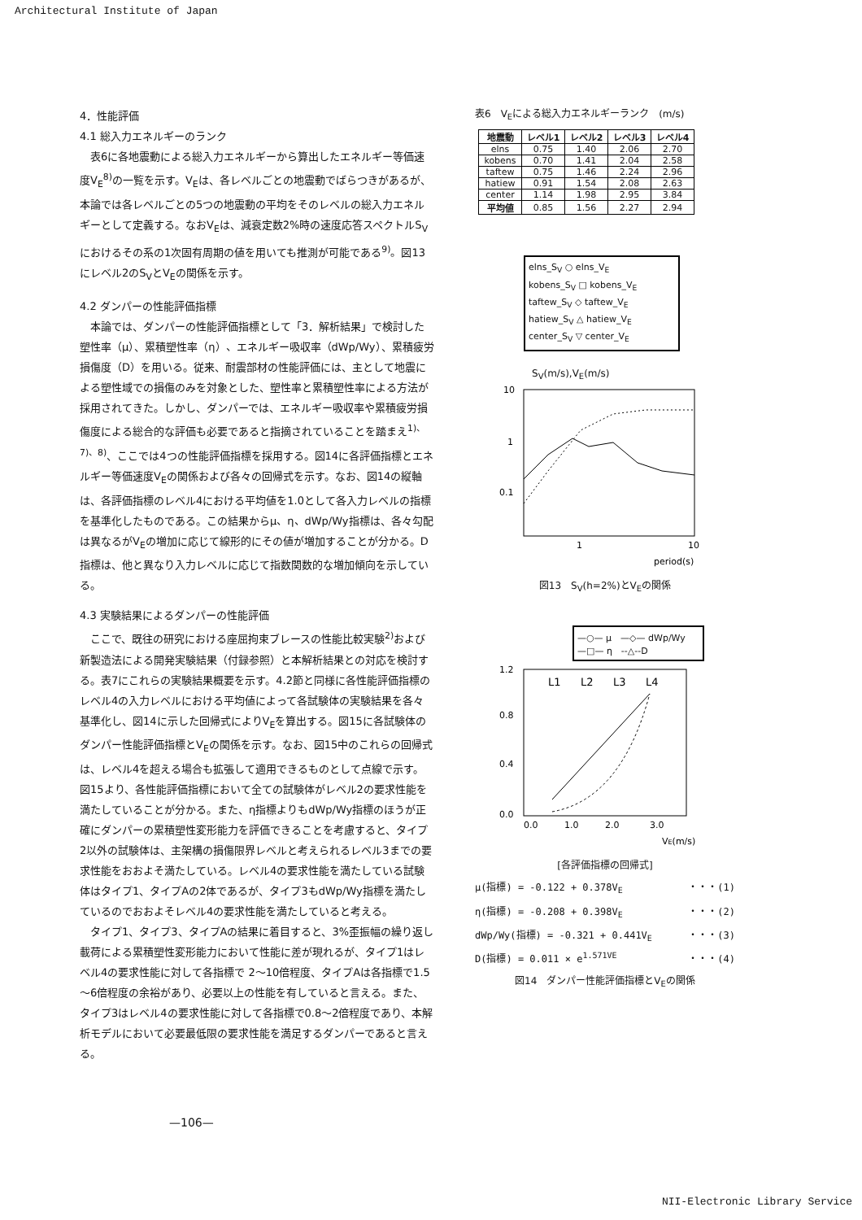Architectural Institute of Japan
4．性能評価
4.1 総入力エネルギーのランク
表6に各地震動による総入力エネルギーから算出したエネルギー等価速度V<sub>E</sub><sup>8)</sup>の一覧を示す。V<sub>E</sub>は、各レベルごとの地震動でばらつきがあるが、本論では各レベルごとの5つの地震動の平均をそのレベルの総入力エネルギーとして定義する。なおV<sub>E</sub>は、減衰定数2%時の速度応答スペクトルS<sub>V</sub>におけるその系の1次固有周期の値を用いても推測が可能である<sup>9)</sup>。図13にレベル2のS<sub>V</sub>とV<sub>E</sub>の関係を示す。
4.2 ダンパーの性能評価指標
本論では、ダンパーの性能評価指標として「3．解析結果」で検討した塑性率（μ）、累積塑性率（η）、エネルギー吸収率（dWp/Wy）、累積疲労損傷度（D）を用いる。従来、耐震部材の性能評価には、主として地震による塑性域での損傷のみを対象とした、塑性率と累積塑性率による方法が採用されてきた。しかし、ダンパーでは、エネルギー吸収率や累積疲労損傷度による総合的な評価も必要であると指摘されていることを踏まえ<sup>1)、7)、8)</sup>、ここでは4つの性能評価指標を採用する。図14に各評価指標とエネルギー等価速度V<sub>E</sub>の関係および各々の回帰式を示す。なお、図14の縦軸は、各評価指標のレベル4における平均値を1.0として各入力レベルの指標を基準化したものである。この結果からμ、η、dWp/Wy指標は、各々勾配は異なるがV<sub>E</sub>の増加に応じて線形的にその値が増加することが分かる。D指標は、他と異なり入力レベルに応じて指数関数的な増加傾向を示している。
4.3 実験結果によるダンパーの性能評価
ここで、既往の研究における座屈拘束ブレースの性能比較実験<sup>2)</sup>および新製造法による開発実験結果（付録参照）と本解析結果との対応を検討する。表7にこれらの実験結果概要を示す。4.2節と同様に各性能評価指標のレベル4の入力レベルにおける平均値によって各試験体の実験結果を各々基準化し、図14に示した回帰式によりV<sub>E</sub>を算出する。図15に各試験体のダンパー性能評価指標とV<sub>E</sub>の関係を示す。なお、図15中のこれらの回帰式は、レベル4を超える場合も拡張して適用できるものとして点線で示す。図15より、各性能評価指標において全ての試験体がレベル2の要求性能を満たしていることが分かる。また、η指標よりもdWp/Wy指標のほうが正確にダンパーの累積塑性変形能力を評価できることを考慮すると、タイプ2以外の試験体は、主架構の損傷限界レベルと考えられるレベル3までの要求性能をおおよそ満たしている。レベル4の要求性能を満たしている試験体はタイプ1、タイプAの2体であるが、タイプ3もdWp/Wy指標を満たしているのでおおよそレベル4の要求性能を満たしていると考える。
タイプ1、タイプ3、タイプAの結果に着目すると、3%歪振幅の繰り返し載荷による累積塑性変形能力において性能に差が現れるが、タイプ1はレベル4の要求性能に対して各指標で 2～10倍程度、タイプAは各指標で1.5～6倍程度の余裕があり、必要以上の性能を有していると言える。また、タイプ3はレベル4の要求性能に対して各指標で0.8～2倍程度であり、本解析モデルにおいて必要最低限の要求性能を満足するダンパーであると言える。
—106—
表6　V<sub>E</sub>による総入力エネルギーランク　(m/s)
| 地震動 | レベル1 | レベル2 | レベル3 | レベル4 |
| --- | --- | --- | --- | --- |
| elns | 0.75 | 1.40 | 2.06 | 2.70 |
| kobens | 0.70 | 1.41 | 2.04 | 2.58 |
| taftew | 0.75 | 1.46 | 2.24 | 2.96 |
| hatiew | 0.91 | 1.54 | 2.08 | 2.63 |
| center | 1.14 | 1.98 | 2.95 | 3.84 |
| 平均値 | 0.85 | 1.56 | 2.27 | 2.94 |
elns_S<sub>V</sub> ○ elns_V<sub>E</sub>
kobens_S<sub>V</sub> □ kobens_V<sub>E</sub>
taftew_S<sub>V</sub> ◇ taftew_V<sub>E</sub>
hatiew_S<sub>V</sub> △ hatiew_V<sub>E</sub>
center_S<sub>V</sub> ▽ center_V<sub>E</sub>
S<sub>V</sub>(m/s),V<sub>E</sub>(m/s)
10
1
0.1
1
10
period(s)
図13　S<sub>V</sub>(h=2%)とV<sub>E</sub>の関係
—○— μ　—◇— dWp/Wy
—□— η　--△--D
L1
L2
L3
L4
1.2
0.8
0.4
0.0
0.0
1.0
2.0
3.0
VE(m/s)
[各評価指標の回帰式]
μ(指標) = -0.122 + 0.378V<sub>E</sub> ・・・(1)
η(指標) = -0.208 + 0.398V<sub>E</sub> ・・・(2)
dWp/Wy(指標) = -0.321 + 0.441V<sub>E</sub> ・・・(3)
D(指標) = 0.011 × e<sup>1.571VE</sup> ・・・(4)
図14　ダンパー性能評価指標とV<sub>E</sub>の関係
NII-Electronic Library Service